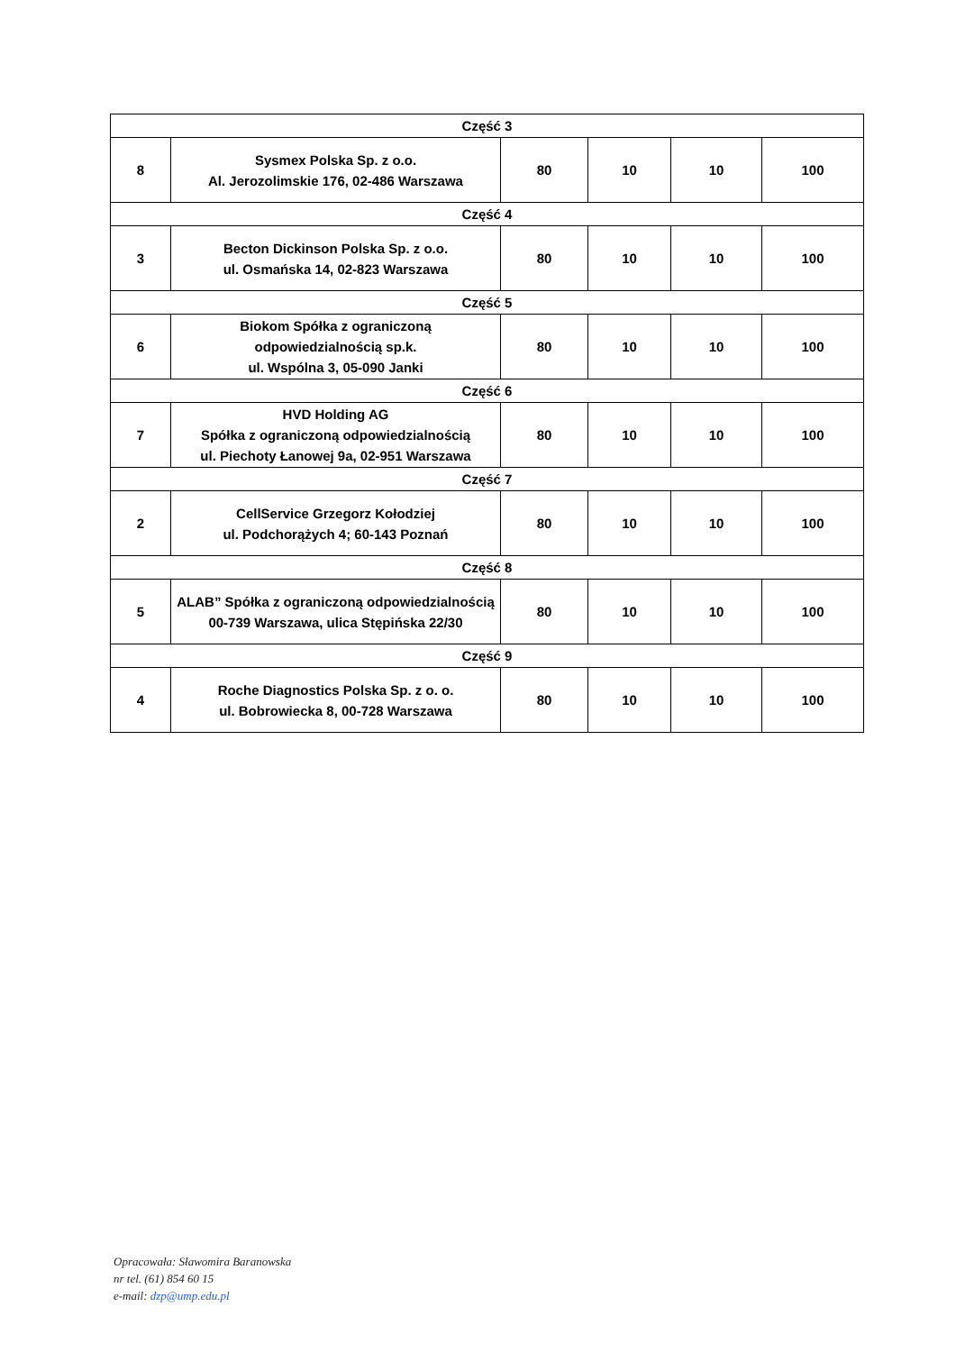| Część 3 | | | | | |
| 8 | Sysmex Polska Sp. z o.o. Al. Jerozolimskie 176, 02-486 Warszawa | 80 | 10 | 10 | 100 |
| Część 4 | | | | | |
| 3 | Becton Dickinson Polska Sp. z o.o. ul. Osmańska 14, 02-823 Warszawa | 80 | 10 | 10 | 100 |
| Część 5 | | | | | |
| 6 | Biokom Spółka z ograniczoną odpowiedzialnością sp.k. ul. Wspólna 3, 05-090 Janki | 80 | 10 | 10 | 100 |
| Część 6 | | | | | |
| 7 | HVD Holding AG Spółka z ograniczoną odpowiedzialnością ul. Piechoty Łanowej 9a, 02-951 Warszawa | 80 | 10 | 10 | 100 |
| Część 7 | | | | | |
| 2 | CellService Grzegorz Kołodziej ul. Podchorążych 4; 60-143 Poznań | 80 | 10 | 10 | 100 |
| Część 8 | | | | | |
| 5 | ALAB” Spółka z ograniczoną odpowiedzialnością 00-739 Warszawa, ulica Stępińska 22/30 | 80 | 10 | 10 | 100 |
| Część 9 | | | | | |
| 4 | Roche Diagnostics Polska Sp. z o. o. ul. Bobrowiecka 8, 00-728 Warszawa | 80 | 10 | 10 | 100 |
Opracowała: Sławomira Baranowska
nr tel. (61) 854 60 15
e-mail: dzp@ump.edu.pl